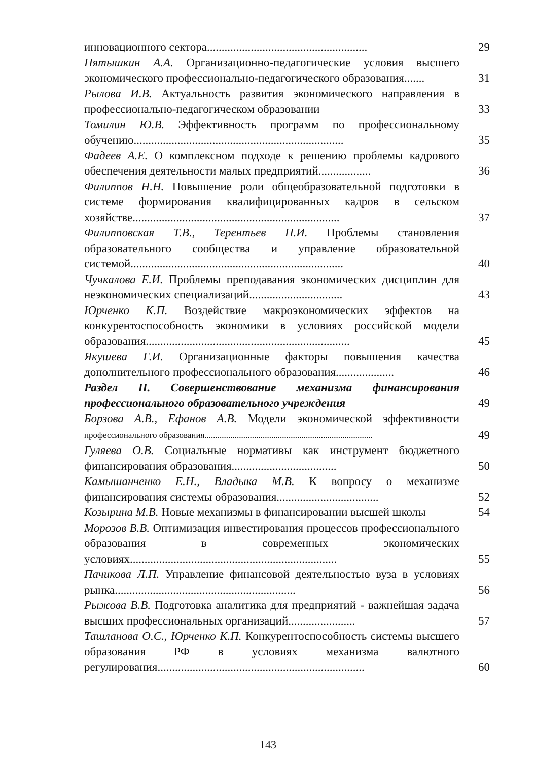инновационного сектора.......................................................
29
Пятышкин А.А. Организационно-педагогические условия высшего экономического профессионально-педагогического образования.......
31
Рылова И.В. Актуальность развития экономического направления в профессионально-педагогическом образовании
33
Томилин Ю.В. Эффективность программ по профессиональному обучению........................................................................
35
Фадеев А.Е. О комплексном подходе к решению проблемы кадрового обеспечения деятельности малых предприятий..................
36
Филиппов Н.Н. Повышение роли общеобразовательной подготовки в системе формирования квалифицированных кадров в сельском хозяйстве.......................................................................
37
Филипповская Т.В., Терентьев П.И. Проблемы становления образовательного сообщества и управление образовательной системой.........................................................................
40
Чучкалова Е.И. Проблемы преподавания экономических дисциплин для неэкономических специализаций................................
43
Юрченко К.П. Воздействие макроэкономических эффектов на конкурентоспособность экономики в условиях российской модели образования......................................................................
45
Якушева Г.И. Организационные факторы повышения качества дополнительного профессионального образования....................
46
Раздел II. Совершенствование механизма финансирования профессионального образовательного учреждения
49
Борзова А.В., Ефанов А.В. Модели экономической эффективности профессионального образования..............................................................................
49
Гуляева О.В. Социальные нормативы как инструмент бюджетного финансирования образования....................................
50
Камышанченко Е.Н., Владыка М.В. К вопросу о механизме финансирования системы образования...................................
52
Козырина М.В. Новые механизмы в финансировании высшей школы
54
Морозов В.В. Оптимизация инвестирования процессов профессионального образования в современных экономических условиях.......................................................................
55
Пачикова Л.П. Управление финансовой деятельностью вуза в условиях рынка..............................................................
56
Рыжова В.В. Подготовка аналитика для предприятий - важнейшая задача высших профессиональных организаций.......................
57
Ташланова О.С., Юрченко К.П. Конкурентоспособность системы высшего образования РФ в условиях механизма валютного регулирования.......................................................................
60
143